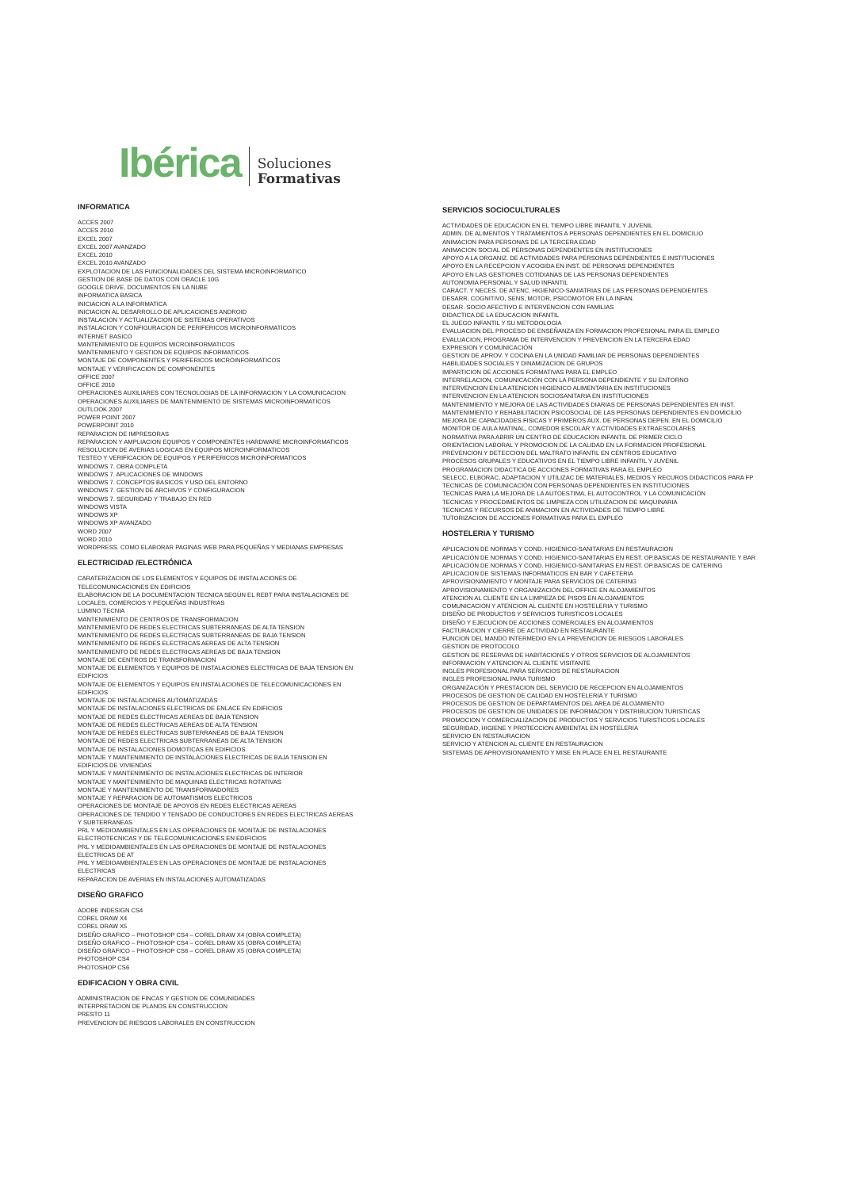Ibérica Soluciones
Formativas
INFORMATICA
ACCES 2007
ACCES 2010
EXCEL 2007
EXCEL 2007 AVANZADO
EXCEL 2010
EXCEL 2010 AVANZADO
EXPLOTACION DE LAS FUNCIONALIDADES DEL SISTEMA MICROINFORMATICO
GESTION DE BASE DE DATOS CON ORACLE 10G
GOOGLE DRIVE. DOCUMENTOS EN LA NUBE
INFORMATICA BASICA
INICIACION A LA INFORMATICA
INICIACION AL DESARROLLO DE APLICACIONES ANDROID
INSTALACION Y ACTUALIZACION DE SISTEMAS OPERATIVOS
INSTALACION Y CONFIGURACION DE PERIFERICOS MICROINFORMATICOS
INTERNET BASICO
MANTENIMIENTO DE EQUIPOS MICROINFORMATICOS
MANTENIMIENTO Y GESTION DE EQUIPOS INFORMATICOS
MONTAJE DE COMPONENTES Y PERIFERICOS MICROINFORMATICOS
MONTAJE Y VERIFICACION DE COMPONENTES
OFFICE 2007
OFFICE 2010
OPERACIONES AUXILIARES CON TECNOLOGIAS DE LA INFORMACION Y LA COMUNICACION
OPERACIONES AUXILIARES DE MANTENIMIENTO DE SISTEMAS MICROINFORMATICOS
OUTLOOK 2007
POWER POINT 2007
POWERPOINT 2010
REPARACION DE IMPRESORAS
REPARACION Y AMPLIACION EQUIPOS Y COMPONENTES HARDWARE MICROINFORMATICOS
RESOLUCION DE AVERIAS LOGICAS EN EQUIPOS MICROINFORMATICOS
TESTEO Y VERIFICACION DE EQUIPOS Y PERIFERICOS MICROINFORMATICOS
WINDOWS 7. OBRA COMPLETA
WINDOWS 7. APLICACIONES DE WINDOWS
WINDOWS 7. CONCEPTOS BASICOS Y USO DEL ENTORNO
WINDOWS 7. GESTION DE ARCHIVOS Y CONFIGURACION
WINDOWS 7. SEGURIDAD Y TRABAJO EN RED
WINDOWS VISTA
WINDOWS XP
WINDOWS XP AVANZADO
WORD 2007
WORD 2010
WORDPRESS. COMO ELABORAR PAGINAS WEB PARA PEQUEÑAS Y MEDIANAS EMPRESAS
ELECTRICIDAD /ELECTRÓNICA
CARATERIZACION DE LOS ELEMENTOS Y EQUIPOS DE INSTALACIONES DE
TELECOMUNICACIONES EN EDIFICIOS
ELABORACION DE LA DOCUMENTACION TECNICA SEGÚN EL REBT PARA INSTALACIONES DE
LOCALES, COMERCIOS Y PEQUEÑAS INDUSTRIAS
LUMINO TECNIA
MANTENIMIENTO DE CENTROS DE TRANSFORMACION
MANTENIMIENTO DE REDES ELECTRICAS SUBTERRANEAS DE ALTA TENSION
MANTENIMIENTO DE REDES ELECTRICAS SUBTERRANEAS DE BAJA TENSION
MANTENIMIENTO DE REDES ELECTRICAS AEREAS DE ALTA TENSION
MANTENIMIENTO DE REDES ELECTRICAS AEREAS DE BAJA TENSION
MONTAJE DE CENTROS DE TRANSFORMACION
MONTAJE DE ELEMENTOS Y EQUIPOS DE INSTALACIONES ELECTRICAS DE BAJA TENSION EN
EDIFICIOS
MONTAJE DE ELEMENTOS Y EQUIPOS EN INSTALACIONES DE TELECOMUNICACIONES EN
EDIFICIOS
MONTAJE DE INSTALACIONES AUTOMATIZADAS
MONTAJE DE INSTALACIONES ELECTRICAS DE ENLACE EN EDIFICIOS
MONTAJE DE REDES ELECTRICAS AEREAS DE BAJA TENSION
MONTAJE DE REDES ELECTRICAS AEREAS DE ALTA TENSION
MONTAJE DE REDES ELECTRICAS SUBTERRANEAS DE BAJA TENSION
MONTAJE DE REDES ELECTRICAS SUBTERRANEAS DE ALTA TENSION
MONTAJE DE INSTALACIONES DOMOTICAS EN EDIFICIOS
MONTAJE Y MANTENIMIENTO DE INSTALACIONES ELECTRICAS DE BAJA TENSION EN
EDIFICIOS DE VIVIENDAS
MONTAJE Y MANTENIMIENTO DE INSTALACIONES ELECTRICAS DE INTERIOR
MONTAJE Y MANTENIMIENTO DE MAQUINAS ELECTRICAS ROTATIVAS
MONTAJE Y MANTENIMIENTO DE TRANSFORMADORES
MONTAJE Y REPARACION DE AUTOMATISMOS ELECTRICOS
OPERACIONES DE MONTAJE DE APOYOS EN REDES ELECTRICAS AEREAS
OPERACIONES DE TENDIDO Y TENSADO DE CONDUCTORES EN REDES ELECTRICAS AEREAS
Y SUBTERRANEAS
PRL Y MEDIOAMBIENTALES EN LAS OPERACIONES DE MONTAJE DE INSTALACIONES
ELECTROTECNICAS Y DE TELECOMUNICACIONES EN EDIFICIOS
PRL Y MEDIOAMBIENTALES EN LAS OPERACIONES DE MONTAJE DE INSTALACIONES
ELECTRICAS DE AT
PRL Y MEDIOAMBIENTALES EN LAS OPERACIONES DE MONTAJE DE INSTALACIONES
ELECTRICAS
REPARACION DE AVERIAS EN INSTALACIONES AUTOMATIZADAS
DISEÑO GRAFICO
ADOBE INDESIGN CS4
COREL DRAW X4
COREL DRAW X5
DISEÑO GRAFICO – PHOTOSHOP CS4 – COREL DRAW X4 (OBRA COMPLETA)
DISEÑO GRAFICO – PHOTOSHOP CS4 – COREL DRAW X5 (OBRA COMPLETA)
DISEÑO GRAFICO – PHOTOSHOP CS6 – COREL DRAW X5 (OBRA COMPLETA)
PHOTOSHOP CS4
PHOTOSHOP CS6
EDIFICACION Y OBRA CIVIL
ADMINISTRACION DE FINCAS Y GESTION DE COMUNIDADES
INTERPRETACION DE PLANOS EN CONSTRUCCION
PRESTO 11
PREVENCION DE RIESGOS LABORALES EN CONSTRUCCION
SERVICIOS SOCIOCULTURALES
ACTIVIDADES DE EDUCACION EN EL TIEMPO LIBRE INFANTIL Y JUVENIL
ADMIN. DE ALIMENTOS Y TRATAMIENTOS A PERSONAS DEPENDIENTES EN EL DOMICILIO
ANIMACION PARA PERSONAS DE LA TERCERA EDAD
ANIMACION SOCIAL DE PERSONAS DEPENDIENTES EN INSTITUCIONES
APOYO A LA ORGANIZ. DE ACTIVIDADES PARA PERSONAS DEPENDIENTES E INSTITUCIONES
APOYO EN LA RECEPCION Y ACOGIDA EN INST. DE PERSONAS DEPENDIENTES
APOYO EN LAS GESTIONES COTIDIANAS DE LAS PERSONAS DEPENDIENTES
AUTONOMIA PERSONAL Y SALUD INFANTIL
CARACT. Y NECES. DE ATENC. HIGIENICO-SANIATRIAS DE LAS PERSONAS DEPENDIENTES
DESARR. COGNITIVO, SENS, MOTOR, PSICOMOTOR EN LA INFAN.
DESAR. SOCIO AFECTIVO E INTERVENCION CON FAMILIAS
DIDACTICA DE LA EDUCACION INFANTIL
EL JUEGO INFANTIL Y SU METODOLOGIA
EVALUACION DEL PROCESO DE ENSEÑANZA EN FORMACION PROFESIONAL PARA EL EMPLEO
EVALUACION, PROGRAMA DE INTERVENCION Y PREVENCION EN LA TERCERA EDAD
EXPRESION Y COMUNICACIÓN
GESTION DE APROV. Y COCINA EN LA UNIDAD FAMILIAR DE PERSONAS DEPENDIENTES
HABILIDADES SOCIALES Y DINAMIZACION DE GRUPOS
IMPARTICION DE ACCIONES FORMATIVAS PARA EL EMPLEO
INTERRELACION, COMUNICACIÓN CON LA PERSONA DEPENDIENTE Y SU ENTORNO
INTERVENCION EN LA ATENCION HIGIENICO ALIMENTARIA EN INSTITUCIONES
INTERVENCION EN LA ATENCION SOCIOSANITARIA EN INSTITUCIONES
MANTENIMIENTO Y MEJORA DE LAS ACTIVIDADES DIARIAS DE PERSONAS DEPENDIENTES EN INST.
MANTENIMIENTO Y REHABILITACION PSICOSOCIAL DE LAS PERSONAS DEPENDIENTES EN DOMICILIO
MEJORA DE CAPACIDADES FISICAS Y PRIMEROS AUX. DE PERSONAS DEPEN. EN EL DOMICILIO
MONITOR DE AULA MATINAL, COMEDOR ESCOLAR Y ACTIVIDADES EXTRAESCOLARES
NORMATIVA PARA ABRIR UN CENTRO DE EDUCACION INFANTIL DE PRIMER CICLO
ORIENTACION LABORAL Y PROMOCION DE LA CALIDAD EN LA FORMACION PROFESIONAL
PREVENCION Y DETECCION DEL MALTRATO INFANTIL EN CENTROS EDUCATIVO
PROCESOS GRUPALES Y EDUCATIVOS EN EL TIEMPO LIBRE INFANTIL Y JUVENIL
PROGRAMACION DIDACTICA DE ACCIONES FORMATIVAS PARA EL EMPLEO
SELECC, ELBORAC, ADAPTACION Y UTILIZAC DE MATERIALES, MEDIOS Y RECUROS DIDACTICOS PARA FP
TECNICAS DE COMUNICACIÓN CON PERSONAS DEPENDIENTES EN INSTITUCIONES
TECNICAS PARA LA MEJORA DE LA AUTOESTIMA, EL AUTOCONTROL Y LA COMUNICACIÓN
TECNICAS Y PROCEDIMEINTOS DE LIMPIEZA CON UTILIZACION DE MAQUINARIA
TECNICAS Y RECURSOS DE ANIMACION EN ACTIVIDADES DE TIEMPO LIBRE
TUTORIZACION DE ACCIONES FORMATIVAS PARA EL EMPLEO
HOSTELERIA Y TURISMO
APLICACION DE NORMAS Y COND. HIGIENICO-SANITARIAS EN RESTAURACION
APLICACIÓN DE NORMAS Y COND. HIGIENICO-SANITARIAS EN REST. OP.BASICAS DE RESTAURANTE Y BAR
APLICACIÓN DE NORMAS Y COND. HIGIENICO-SANITARIAS EN REST. OP.BASICAS DE CATERING
APLICACION DE SISTEMAS INFORMATICOS EN BAR Y CAFETERIA
APROVISIONAMIENTO Y MONTAJE PARA SERVICIOS DE CATERING
APROVISIONAMIENTO Y ORGANIZACIÓN DEL OFFICE EN ALOJAMIENTOS
ATENCION AL CLIENTE EN LA LIMPIEZA DE PISOS EN ALOJAMIENTOS
COMUNICACIÓN Y ATENCION AL CLIENTE EN HOSTELERIA Y TURISMO
DISEÑO DE PRODUCTOS Y SERVICIOS TURISTICOS LOCALES
DISEÑO Y EJECUCION DE ACCIONES COMERCIALES EN ALOJAMIENTOS
FACTURACION Y CIERRE DE ACTIVIDAD EN RESTAURANTE
FUNCION DEL MANDO INTERMEDIO EN LA PREVENCION DE RIESGOS LABORALES
GESTION DE PROTOCOLO
GESTION DE RESERVAS DE HABITACIONES Y OTROS SERVICIOS DE ALOJAMIENTOS
INFORMACION Y ATENCION AL CLIENTE VISITANTE
INGLES PROFESIONAL PARA SERVICIOS DE RESTAURACION
INGLES PROFESIONAL PARA TURISMO
ORGANIZACIÓN Y PRESTACION DEL SERVICIO DE RECEPCION EN ALOJAMIENTOS
PROCESOS DE GESTION DE CALIDAD EN HOSTELERIA Y TURISMO
PROCESOS DE GESTION DE DEPARTAMENTOS DEL AREA DE ALOJAMIENTO
PROCESOS DE GESTION DE UNIDADES DE INFORMACION Y DISTRIBUCION TURISTICAS
PROMOCION Y COMERCIALIZACION DE PRODUCTOS Y SERVICIOS TURISTICOS LOCALES
SEGURIDAD, HIGIENE Y PROTECCION AMBIENTAL EN HOSTELERIA
SERVICIO EN RESTAURACION
SERVICIO Y ATENCION AL CLIENTE EN RESTAURACION
SISTEMAS DE APROVISIONAMIENTO Y MISE EN PLACE EN EL RESTAURANTE